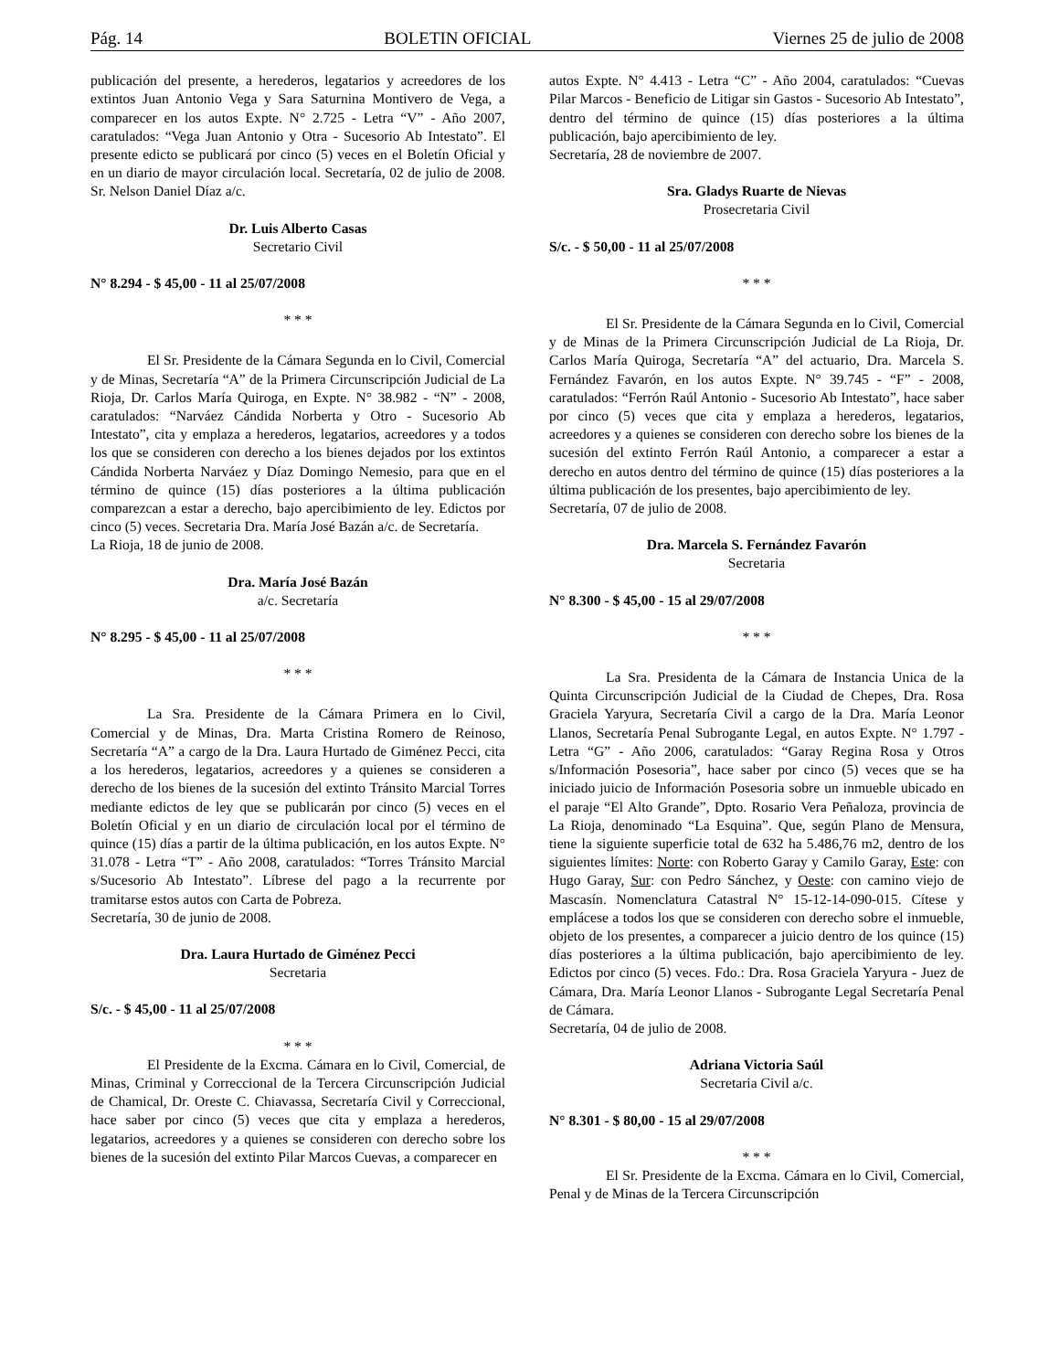Pág. 14 BOLETIN OFICIAL Viernes 25 de julio de 2008
publicación del presente, a herederos, legatarios y acreedores de los extintos Juan Antonio Vega y Sara Saturnina Montivero de Vega, a comparecer en los autos Expte. N° 2.725 - Letra “V” - Año 2007, caratulados: “Vega Juan Antonio y Otra - Sucesorio Ab Intestato”. El presente edicto se publicará por cinco (5) veces en el Boletín Oficial y en un diario de mayor circulación local. Secretaría, 02 de julio de 2008. Sr. Nelson Daniel Díaz a/c.
Dr. Luis Alberto Casas
Secretario Civil
N° 8.294 - $ 45,00 - 11 al 25/07/2008
* * *
El Sr. Presidente de la Cámara Segunda en lo Civil, Comercial y de Minas, Secretaría “A” de la Primera Circunscripción Judicial de La Rioja, Dr. Carlos María Quiroga, en Expte. N° 38.982 - “N” - 2008, caratulados: “Narváez Cándida Norberta y Otro - Sucesorio Ab Intestato”, cita y emplaza a herederos, legatarios, acreedores y a todos los que se consideren con derecho a los bienes dejados por los extintos Cándida Norberta Narváez y Díaz Domingo Nemesio, para que en el término de quince (15) días posteriores a la última publicación comparezcan a estar a derecho, bajo apercibimiento de ley. Edictos por cinco (5) veces. Secretaria Dra. María José Bazán a/c. de Secretaría.
La Rioja, 18 de junio de 2008.
Dra. María José Bazán
a/c. Secretaría
N° 8.295 - $ 45,00 - 11 al 25/07/2008
* * *
La Sra. Presidente de la Cámara Primera en lo Civil, Comercial y de Minas, Dra. Marta Cristina Romero de Reinoso, Secretaría “A” a cargo de la Dra. Laura Hurtado de Giménez Pecci, cita a los herederos, legatarios, acreedores y a quienes se consideren a derecho de los bienes de la sucesión del extinto Tránsito Marcial Torres mediante edictos de ley que se publicarán por cinco (5) veces en el Boletín Oficial y en un diario de circulación local por el término de quince (15) días a partir de la última publicación, en los autos Expte. N° 31.078 - Letra “T” - Año 2008, caratulados: “Torres Tránsito Marcial s/Sucesorio Ab Intestato”. Líbrese del pago a la recurrente por tramitarse estos autos con Carta de Pobreza.
Secretaría, 30 de junio de 2008.
Dra. Laura Hurtado de Giménez Pecci
Secretaria
S/c. - $ 45,00 - 11 al 25/07/2008
* * *
El Presidente de la Excma. Cámara en lo Civil, Comercial, de Minas, Criminal y Correccional de la Tercera Circunscripción Judicial de Chamical, Dr. Oreste C. Chiavassa, Secretaría Civil y Correccional, hace saber por cinco (5) veces que cita y emplaza a herederos, legatarios, acreedores y a quienes se consideren con derecho sobre los bienes de la sucesión del extinto Pilar Marcos Cuevas, a comparecer en
autos Expte. N° 4.413 - Letra “C” - Año 2004, caratulados: “Cuevas Pilar Marcos - Beneficio de Litigar sin Gastos - Sucesorio Ab Intestato”, dentro del término de quince (15) días posteriores a la última publicación, bajo apercibimiento de ley.
Secretaría, 28 de noviembre de 2007.
Sra. Gladys Ruarte de Nievas
Prosecretaria Civil
S/c. - $ 50,00 - 11 al 25/07/2008
* * *
El Sr. Presidente de la Cámara Segunda en lo Civil, Comercial y de Minas de la Primera Circunscripción Judicial de La Rioja, Dr. Carlos María Quiroga, Secretaría “A” del actuario, Dra. Marcela S. Fernández Favarón, en los autos Expte. N° 39.745 - “F” - 2008, caratulados: “Ferrón Raúl Antonio - Sucesorio Ab Intestato”, hace saber por cinco (5) veces que cita y emplaza a herederos, legatarios, acreedores y a quienes se consideren con derecho sobre los bienes de la sucesión del extinto Ferrón Raúl Antonio, a comparecer a estar a derecho en autos dentro del término de quince (15) días posteriores a la última publicación de los presentes, bajo apercibimiento de ley.
Secretaría, 07 de julio de 2008.
Dra. Marcela S. Fernández Favarón
Secretaria
N° 8.300 - $ 45,00 - 15 al 29/07/2008
* * *
La Sra. Presidenta de la Cámara de Instancia Unica de la Quinta Circunscripción Judicial de la Ciudad de Chepes, Dra. Rosa Graciela Yaryura, Secretaría Civil a cargo de la Dra. María Leonor Llanos, Secretaría Penal Subrogante Legal, en autos Expte. N° 1.797 - Letra “G” - Año 2006, caratulados: “Garay Regina Rosa y Otros s/Información Posesoria”, hace saber por cinco (5) veces que se ha iniciado juicio de Información Posesoria sobre un inmueble ubicado en el paraje “El Alto Grande”, Dpto. Rosario Vera Peñaloza, provincia de La Rioja, denominado “La Esquina”. Que, según Plano de Mensura, tiene la siguiente superficie total de 632 ha 5.486,76 m2, dentro de los siguientes límites: Norte: con Roberto Garay y Camilo Garay, Este: con Hugo Garay, Sur: con Pedro Sánchez, y Oeste: con camino viejo de Mascasín. Nomenclatura Catastral N° 15-12-14-090-015. Cítese y emplácese a todos los que se consideren con derecho sobre el inmueble, objeto de los presentes, a comparecer a juicio dentro de los quince (15) días posteriores a la última publicación, bajo apercibimiento de ley. Edictos por cinco (5) veces. Fdo.: Dra. Rosa Graciela Yaryura - Juez de Cámara, Dra. María Leonor Llanos - Subrogante Legal Secretaría Penal de Cámara.
Secretaría, 04 de julio de 2008.
Adriana Victoria Saúl
Secretaria Civil a/c.
N° 8.301 - $ 80,00 - 15 al 29/07/2008
* * *
El Sr. Presidente de la Excma. Cámara en lo Civil, Comercial, Penal y de Minas de la Tercera Circunscripción